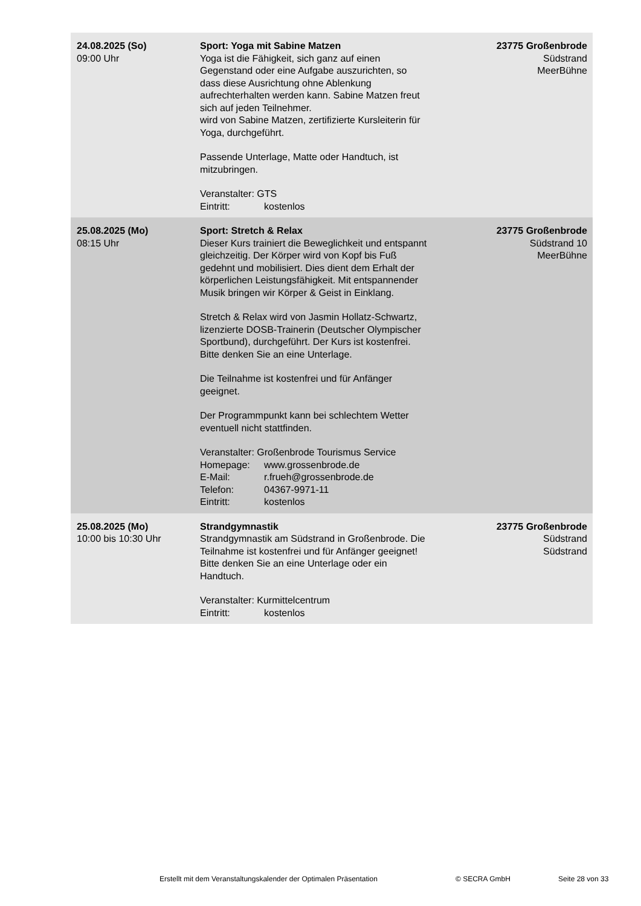| 24.08.2025 (So) 09:00 Uhr | Sport: Yoga mit Sabine Matzen Yoga ist die Fähigkeit, sich ganz auf einen Gegenstand oder eine Aufgabe auszurichten, so dass diese Ausrichtung ohne Ablenkung aufrechterhalten werden kann. Sabine Matzen freut sich auf jeden Teilnehmer. wird von Sabine Matzen, zertifizierte Kursleiterin für Yoga, durchgeführt. Passende Unterlage, Matte oder Handtuch, ist mitzubringen. Veranstalter: GTS Eintritt: kostenlos | 23775 Großenbrode Südstrand MeerBühne |
| 25.08.2025 (Mo) 08:15 Uhr | Sport: Stretch & Relax Dieser Kurs trainiert die Beweglichkeit und entspannt gleichzeitig. Der Körper wird von Kopf bis Fuß gedehnt und mobilisiert. Dies dient dem Erhalt der körperlichen Leistungsfähigkeit. Mit entspannender Musik bringen wir Körper & Geist in Einklang. Stretch & Relax wird von Jasmin Hollatz-Schwartz, lizenzierte DOSB-Trainerin (Deutscher Olympischer Sportbund), durchgeführt. Der Kurs ist kostenfrei. Bitte denken Sie an eine Unterlage. Die Teilnahme ist kostenfrei und für Anfänger geeignet. Der Programmpunkt kann bei schlechtem Wetter eventuell nicht stattfinden. Veranstalter: Großenbrode Tourismus Service Homepage: www.grossenbrode.de E-Mail: r.frueh@grossenbrode.de Telefon: 04367-9971-11 Eintritt: kostenlos | 23775 Großenbrode Südstrand 10 MeerBühne |
| 25.08.2025 (Mo) 10:00 bis 10:30 Uhr | Strandgymnastik Strandgymnastik am Südstrand in Großenbrode. Die Teilnahme ist kostenfrei und für Anfänger geeignet! Bitte denken Sie an eine Unterlage oder ein Handtuch. Veranstalter: Kurmittelcentrum Eintritt: kostenlos | 23775 Großenbrode Südstrand Südstrand |
Erstellt mit dem Veranstaltungskalender der Optimalen Präsentation © SECRA GmbH Seite 28 von 33